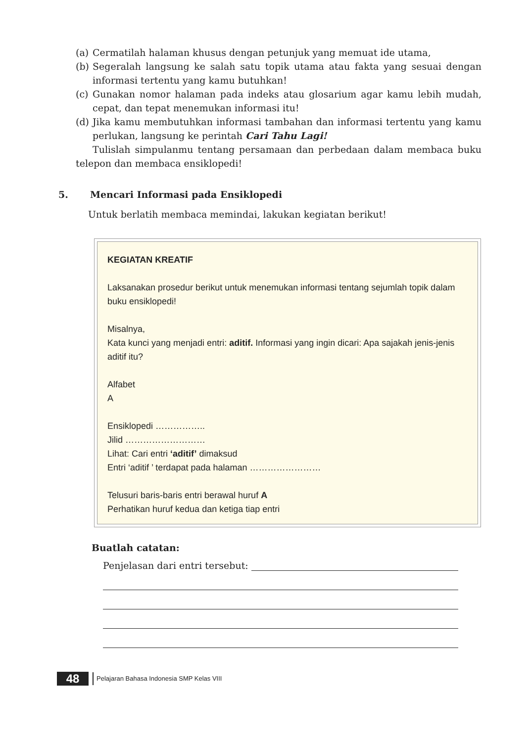(a) Cermatilah halaman khusus dengan petunjuk yang memuat ide utama,
(b) Segeralah langsung ke salah satu topik utama atau fakta yang sesuai dengan informasi tertentu yang kamu butuhkan!
(c) Gunakan nomor halaman pada indeks atau glosarium agar kamu lebih mudah, cepat, dan tepat menemukan informasi itu!
(d) Jika kamu membutuhkan informasi tambahan dan informasi tertentu yang kamu perlukan, langsung ke perintah Cari Tahu Lagi!
Tulislah simpulanmu tentang persamaan dan perbedaan dalam membaca buku telepon dan membaca ensiklopedi!
5. Mencari Informasi pada Ensiklopedi
Untuk berlatih membaca memindai, lakukan kegiatan berikut!
KEGIATAN KREATIF
Laksanakan prosedur berikut untuk menemukan informasi tentang sejumlah topik dalam buku ensiklopedi!
Misalnya,
Kata kunci yang menjadi entri: aditif. Informasi yang ingin dicari: Apa sajakah jenis-jenis aditif itu?
Alfabet
A
Ensiklopedi ……………..
Jilid ………………………
Lihat: Cari entri ‘aditif’ dimaksud
Entri ‘aditif ’ terdapat pada halaman ……………………
Telusuri baris-baris entri berawal huruf A
Perhatikan huruf kedua dan ketiga tiap entri
Buatlah catatan:
Penjelasan dari entri tersebut:
48
Pelajaran Bahasa Indonesia SMP Kelas VIII